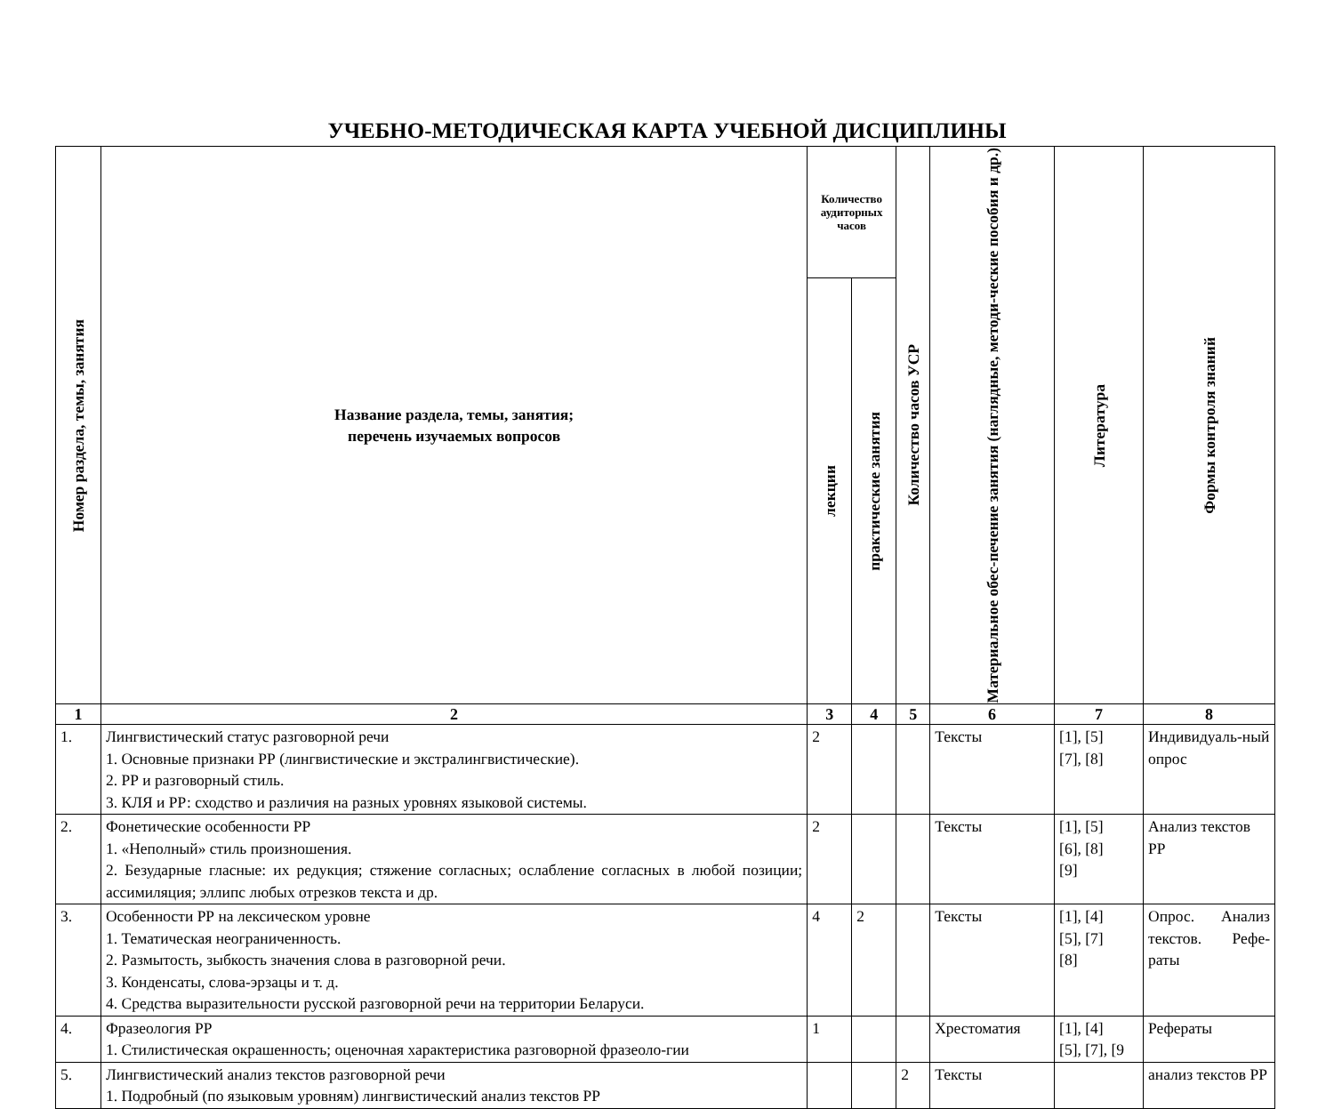УЧЕБНО-МЕТОДИЧЕСКАЯ КАРТА УЧЕБНОЙ ДИСЦИПЛИНЫ
| Номер раздела, темы, занятия | Название раздела, темы, занятия; перечень изучаемых вопросов | Количество аудиторных часов | | Количество часов УСР | Материальное обес-печение занятия (наглядные, методи-ческие пособия и др.) | Литература | Формы контроля знаний |
| --- | --- | --- | --- | --- | --- | --- | --- |
| | | лекции | практические занятия | | | | |
| 1 | 2 | 3 | 4 | 5 | 6 | 7 | 8 |
| 1. | Лингвистический статус разговорной речи 1. Основные признаки РР (лингвистические и экстралингвистические). 2. РР и разговорный стиль. 3. КЛЯ и РР: сходство и различия на разных уровнях языковой системы. | 2 | | | Тексты | [1], [5] [7], [8] | Индивидуаль-ный опрос |
| 2. | Фонетические особенности РР 1. «Неполный» стиль произношения. 2. Безударные гласные: их редукция; стяжение согласных; ослабление согласных в любой позиции; ассимиляция; эллипс любых отрезков текста и др. | 2 | | | Тексты | [1], [5] [6], [8] [9] | Анализ текстов РР |
| 3. | Особенности РР на лексическом уровне 1. Тематическая неограниченность. 2. Размытость, зыбкость значения слова в разговорной речи. 3. Конденсаты, слова-эрзацы и т. д. 4. Средства выразительности русской разговорной речи на территории Беларуси. | 4 | 2 | | Тексты | [1], [4] [5], [7] [8] | Опрос. Анализ текстов. Рефе-раты |
| 4. | Фразеология РР 1. Стилистическая окрашенность; оценочная характеристика разговорной фразеоло-гии | 1 | | | Хрестоматия | [1], [4] [5], [7], [9 | Рефераты |
| 5. | Лингвистический анализ текстов разговорной речи 1. Подробный (по языковым уровням) лингвистический анализ текстов РР | | | 2 | Тексты | | анализ текстов РР |